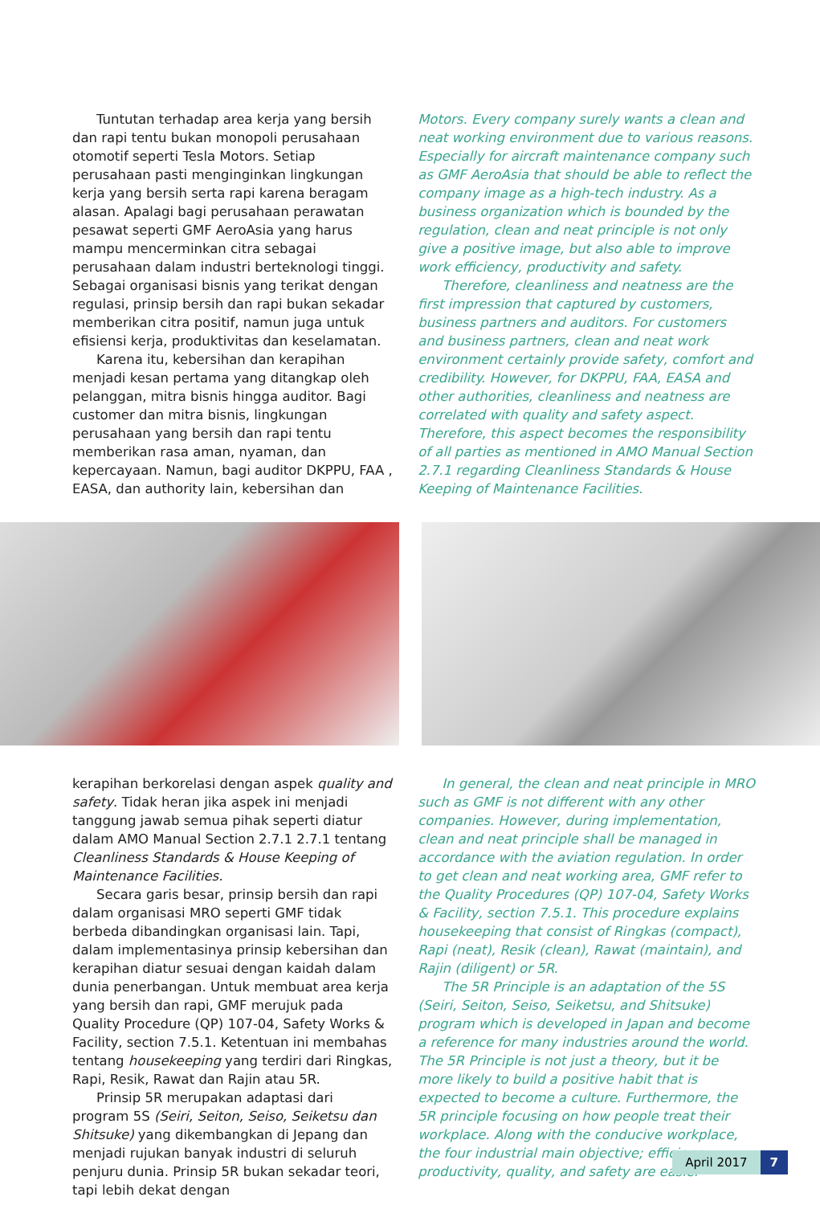Tuntutan terhadap area kerja yang bersih dan rapi tentu bukan monopoli perusahaan otomotif seperti Tesla Motors. Setiap perusahaan pasti menginginkan lingkungan kerja yang bersih serta rapi karena beragam alasan. Apalagi bagi perusahaan perawatan pesawat seperti GMF AeroAsia yang harus mampu mencerminkan citra sebagai perusahaan dalam industri berteknologi tinggi. Sebagai organisasi bisnis yang terikat dengan regulasi, prinsip bersih dan rapi bukan sekadar memberikan citra positif, namun juga untuk efisiensi kerja, produktivitas dan keselamatan.
Karena itu, kebersihan dan kerapihan menjadi kesan pertama yang ditangkap oleh pelanggan, mitra bisnis hingga auditor. Bagi customer dan mitra bisnis, lingkungan perusahaan yang bersih dan rapi tentu memberikan rasa aman, nyaman, dan kepercayaan. Namun, bagi auditor DKPPU, FAA , EASA, dan authority lain, kebersihan dan
Motors. Every company surely wants a clean and neat working environment due to various reasons. Especially for aircraft maintenance company such as GMF AeroAsia that should be able to reflect the company image as a high-tech industry. As a business organization which is bounded by the regulation, clean and neat principle is not only give a positive image, but also able to improve work efficiency, productivity and safety.
Therefore, cleanliness and neatness are the first impression that captured by customers, business partners and auditors. For customers and business partners, clean and neat work environment certainly provide safety, comfort and credibility. However, for DKPPU, FAA, EASA and other authorities, cleanliness and neatness are correlated with quality and safety aspect. Therefore, this aspect becomes the responsibility of all parties as mentioned in AMO Manual Section 2.7.1 regarding Cleanliness Standards & House Keeping of Maintenance Facilities.
kerapihan berkorelasi dengan aspek quality and safety. Tidak heran jika aspek ini menjadi tanggung jawab semua pihak seperti diatur dalam AMO Manual Section 2.7.1 2.7.1 tentang Cleanliness Standards & House Keeping of Maintenance Facilities.
Secara garis besar, prinsip bersih dan rapi dalam organisasi MRO seperti GMF tidak berbeda dibandingkan organisasi lain. Tapi, dalam implementasinya prinsip kebersihan dan kerapihan diatur sesuai dengan kaidah dalam dunia penerbangan. Untuk membuat area kerja yang bersih dan rapi, GMF merujuk pada Quality Procedure (QP) 107-04, Safety Works & Facility, section 7.5.1. Ketentuan ini membahas tentang housekeeping yang terdiri dari Ringkas, Rapi, Resik, Rawat dan Rajin atau 5R.
Prinsip 5R merupakan adaptasi dari program 5S (Seiri, Seiton, Seiso, Seiketsu dan Shitsuke) yang dikembangkan di Jepang dan menjadi rujukan banyak industri di seluruh penjuru dunia. Prinsip 5R bukan sekadar teori, tapi lebih dekat dengan
In general, the clean and neat principle in MRO such as GMF is not different with any other companies. However, during implementation, clean and neat principle shall be managed in accordance with the aviation regulation. In order to get clean and neat working area, GMF refer to the Quality Procedures (QP) 107-04, Safety Works & Facility, section 7.5.1. This procedure explains housekeeping that consist of Ringkas (compact), Rapi (neat), Resik (clean), Rawat (maintain), and Rajin (diligent) or 5R.
The 5R Principle is an adaptation of the 5S (Seiri, Seiton, Seiso, Seiketsu, and Shitsuke) program which is developed in Japan and become a reference for many industries around the world. The 5R Principle is not just a theory, but it be more likely to build a positive habit that is expected to become a culture. Furthermore, the 5R principle focusing on how people treat their workplace. Along with the conducive workplace, the four industrial main objective; efficiency, productivity, quality, and safety are easier
April 2017 7